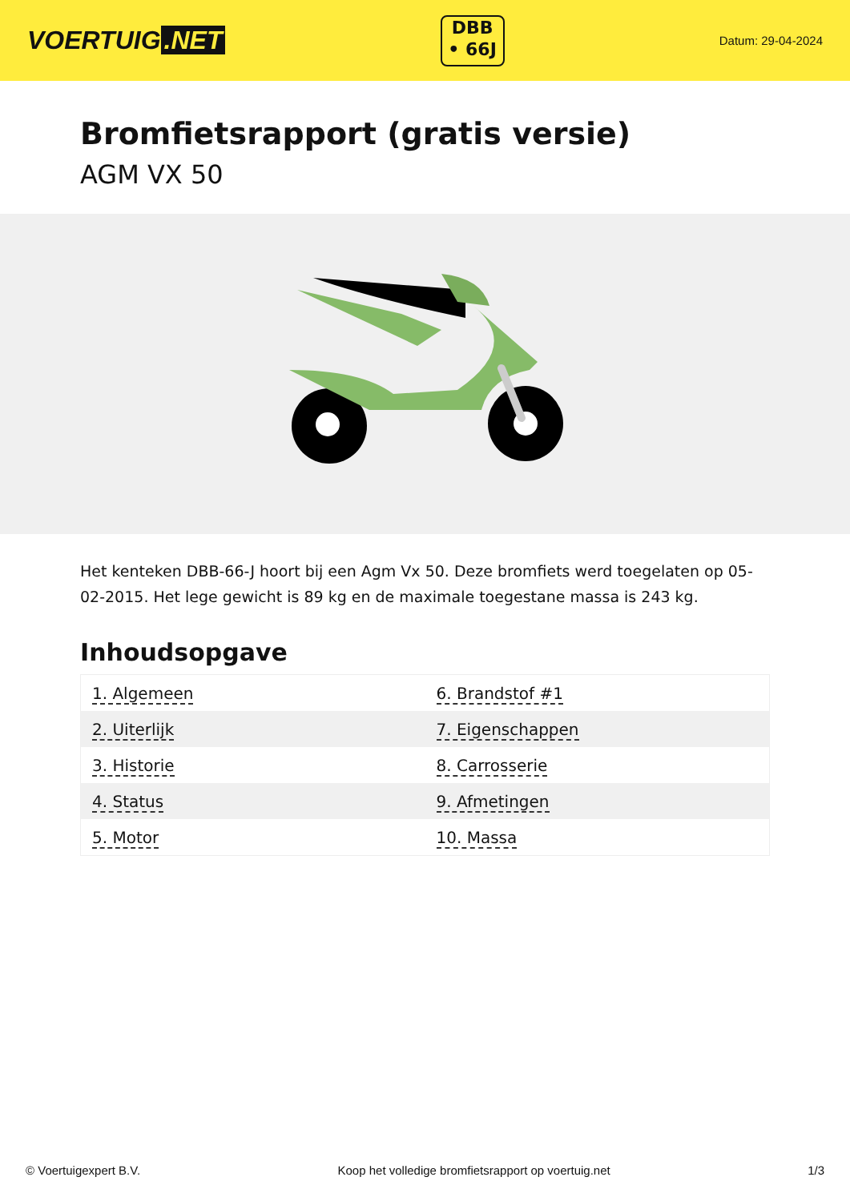VOERTUIG.NET
DBB
• 66J
Datum: 29-04-2024
Bromfietsrapport (gratis versie)
AGM VX 50
Het kenteken DBB-66-J hoort bij een Agm Vx 50. Deze bromfiets werd toegelaten op 05-02-2015. Het lege gewicht is 89 kg en de maximale toegestane massa is 243 kg.
Inhoudsopgave
| 1. Algemeen | 6. Brandstof #1 |
| 2. Uiterlijk | 7. Eigenschappen |
| 3. Historie | 8. Carrosserie |
| 4. Status | 9. Afmetingen |
| 5. Motor | 10. Massa |
© Voertuigexpert B.V. Koop het volledige bromfietsrapport op voertuig.net 1/3